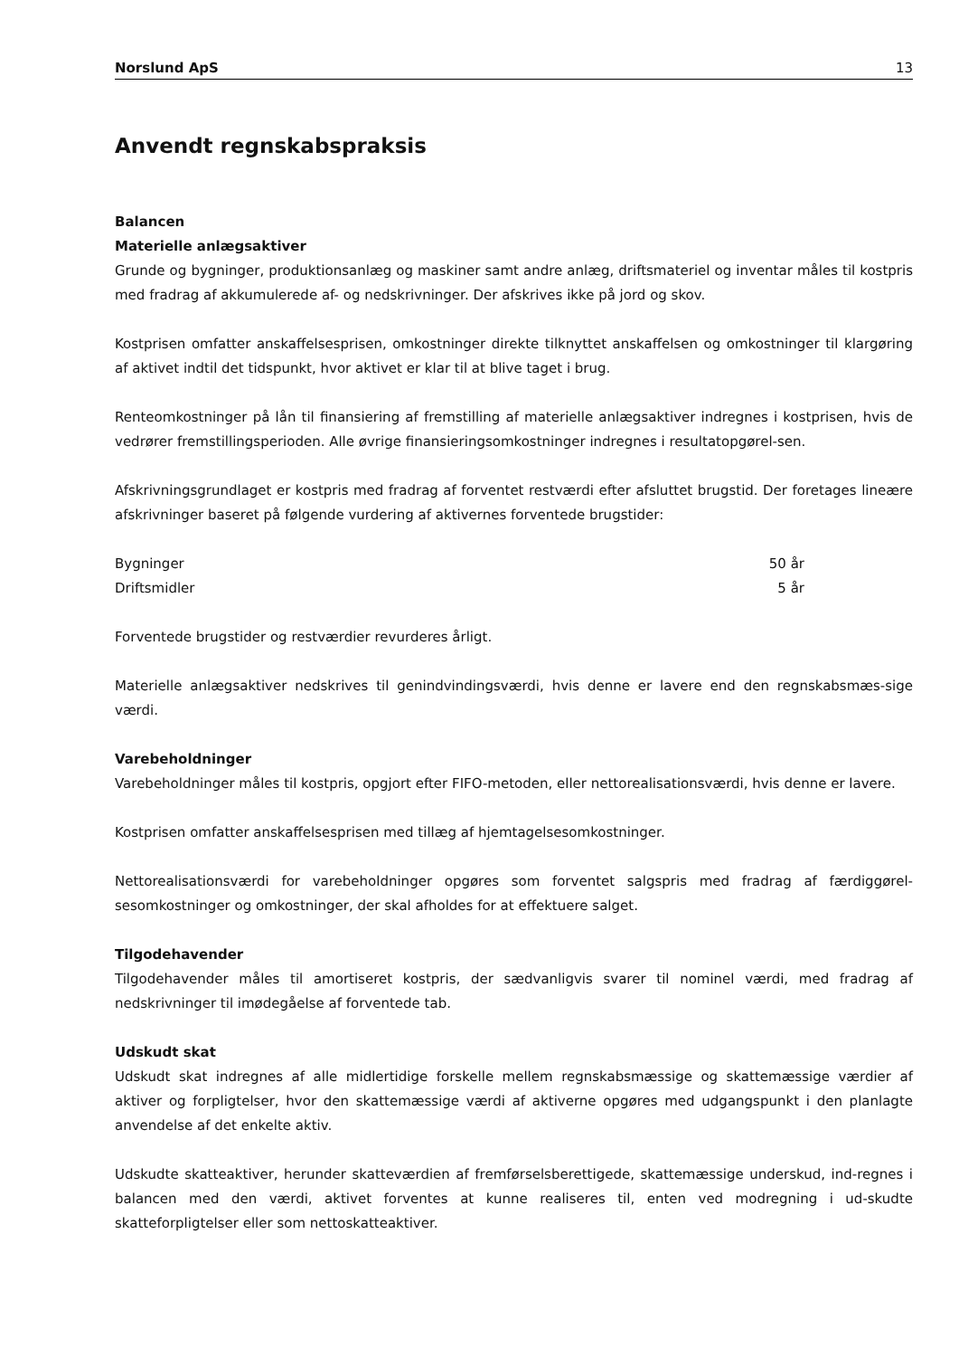Norslund ApS 13
Anvendt regnskabspraksis
Balancen
Materielle anlægsaktiver
Grunde og bygninger, produktionsanlæg og maskiner samt andre anlæg, driftsmateriel og inventar måles til kostpris med fradrag af akkumulerede af- og nedskrivninger. Der afskrives ikke på jord og skov.
Kostprisen omfatter anskaffelsesprisen, omkostninger direkte tilknyttet anskaffelsen og omkostninger til klargøring af aktivet indtil det tidspunkt, hvor aktivet er klar til at blive taget i brug.
Renteomkostninger på lån til finansiering af fremstilling af materielle anlægsaktiver indregnes i kostprisen, hvis de vedrører fremstillingsperioden. Alle øvrige finansieringsomkostninger indregnes i resultatopgørel-sen.
Afskrivningsgrundlaget er kostpris med fradrag af forventet restværdi efter afsluttet brugstid. Der foretages lineære afskrivninger baseret på følgende vurdering af aktivernes forventede brugstider:
| Bygninger | 50 år |
| Driftsmidler | 5 år |
Forventede brugstider og restværdier revurderes årligt.
Materielle anlægsaktiver nedskrives til genindvindingsværdi, hvis denne er lavere end den regnskabsmæs-sige værdi.
Varebeholdninger
Varebeholdninger måles til kostpris, opgjort efter FIFO-metoden, eller nettorealisationsværdi, hvis denne er lavere.
Kostprisen omfatter anskaffelsesprisen med tillæg af hjemtagelsesomkostninger.
Nettorealisationsværdi for varebeholdninger opgøres som forventet salgspris med fradrag af færdiggørel-sesomkostninger og omkostninger, der skal afholdes for at effektuere salget.
Tilgodehavender
Tilgodehavender måles til amortiseret kostpris, der sædvanligvis svarer til nominel værdi, med fradrag af nedskrivninger til imødegåelse af forventede tab.
Udskudt skat
Udskudt skat indregnes af alle midlertidige forskelle mellem regnskabsmæssige og skattemæssige værdier af aktiver og forpligtelser, hvor den skattemæssige værdi af aktiverne opgøres med udgangspunkt i den planlagte anvendelse af det enkelte aktiv.
Udskudte skatteaktiver, herunder skatteværdien af fremførselsberettigede, skattemæssige underskud, ind-regnes i balancen med den værdi, aktivet forventes at kunne realiseres til, enten ved modregning i ud-skudte skatteforpligtelser eller som nettoskatteaktiver.